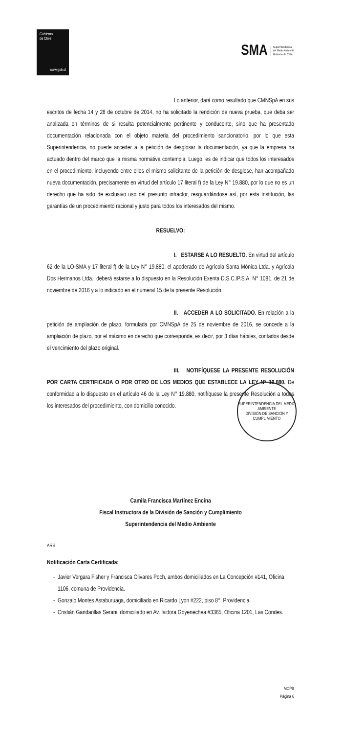Gobierno
de Chile
www.gob.cl
SMA Superintendencia
del Medio Ambiente
Gobierno de Chile
Lo anterior, dará como resultado que CMNSpA en sus escritos de fecha 14 y 28 de octubre de 2014, no ha solicitado la rendición de nueva prueba, que deba ser analizada en términos de si resulta potencialmente pertinente y conducente, sino que ha presentado documentación relacionada con el objeto materia del procedimiento sancionatorio, por lo que esta Superintendencia, no puede acceder a la petición de desglosar la documentación, ya que la empresa ha actuado dentro del marco que la misma normativa contempla. Luego, es de indicar que todos los interesados en el procedimiento, incluyendo entre ellos el mismo solicitante de la petición de desglose, han acompañado nueva documentación, precisamente en virtud del artículo 17 literal f) de la Ley N° 19.880, por lo que no es un derecho que ha sido de exclusivo uso del presunto infractor, resguardándose así, por esta Institución, las garantías de un procedimiento racional y justo para todos los interesados del mismo.
RESUELVO:
I. ESTARSE A LO RESUELTO. En virtud del artículo 62 de la LO-SMA y 17 literal f) de la Ley N° 19.880, el apoderado de Agrícola Santa Mónica Ltda. y Agrícola Dos Hermanos Ltda., deberá estarse a lo dispuesto en la Resolución Exenta D.S.C./P.S.A. N° 1081, de 21 de noviembre de 2016 y a lo indicado en el numeral 15 de la presente Resolución.
II. ACCEDER A LO SOLICITADO. En relación a la petición de ampliación de plazo, formulada por CMNSpA de 25 de noviembre de 2016, se concede a la ampliación de plazo, por el máximo en derecho que corresponde, es decir, por 3 días hábiles, contados desde el vencimiento del plazo original.
III. NOTIFÍQUESE LA PRESENTE RESOLUCIÓN POR CARTA CERTIFICADA O POR OTRO DE LOS MEDIOS QUE ESTABLECE LA LEY N° 19.880. De conformidad a lo dispuesto en el artículo 46 de la Ley N° 19.880, notifíquese la presente Resolución a todos los interesados del procedimiento, con domicilio conocido.
SUPERINTENDENCIA DEL MEDIO AMBIENTE
DIVISIÓN DE SANCIÓN Y CUMPLIMIENTO
Camila Francisca Martínez Encina
Fiscal Instructora de la División de Sanción y Cumplimiento
Superintendencia del Medio Ambiente
ARS
Notificación Carta Certificada:
Javier Vergara Fisher y Francisca Olivares Poch, ambos domiciliados en La Concepción #141, Oficina 1106, comuna de Providencia.
Gonzalo Montes Astaburuaga, domiciliado en Ricardo Lyon #222, piso 8°, Providencia.
Cristián Gandarillas Serani, domiciliado en Av. Isidora Goyenechea #3365, Oficina 1201, Las Condes.
MCPB
Página 6